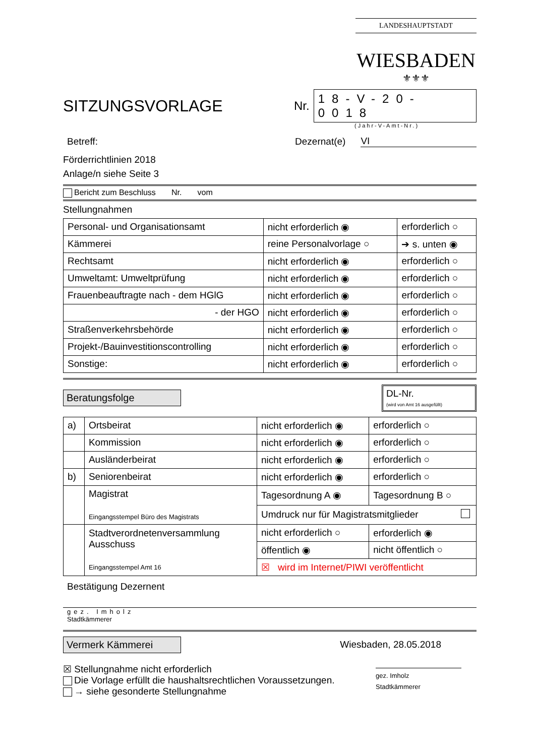LANDESHAUPTSTADT
WIESBADEN
⚜⚜⚜
SITZUNGSVORLAGE
Nr. 18-V-20-0018
(Jahr-V-Amt-Nr.)
Betreff: Dezernat(e) VI
Förderrichtlinien 2018
Anlage/n siehe Seite 3
Bericht zum Beschluss Nr. vom
Stellungnahmen
| Personal- und Organisationsamt | nicht erforderlich ◉ | erforderlich ○ |
| Kämmerei | reine Personalvorlage ○ | ➔ s. unten ◉ |
| Rechtsamt | nicht erforderlich ◉ | erforderlich ○ |
| Umweltamt: Umweltprüfung | nicht erforderlich ◉ | erforderlich ○ |
| Frauenbeauftragte nach - dem HGlG | nicht erforderlich ◉ | erforderlich ○ |
| - der HGO | nicht erforderlich ◉ | erforderlich ○ |
| Straßenverkehrsbehörde | nicht erforderlich ◉ | erforderlich ○ |
| Projekt-/Bauinvestitionscontrolling | nicht erforderlich ◉ | erforderlich ○ |
| Sonstige: | nicht erforderlich ◉ | erforderlich ○ |
Beratungsfolge DL-Nr.
(wird von Amt 16 ausgefüllt)
| a) | Ortsbeirat | nicht erforderlich ◉ | erforderlich ○ |
| | Kommission | nicht erforderlich ◉ | erforderlich ○ |
| | Ausländerbeirat | nicht erforderlich ◉ | erforderlich ○ |
| b) | Seniorenbeirat | nicht erforderlich ◉ | erforderlich ○ |
| | Magistrat Eingangsstempel Büro des Magistrats | Tagesordnung A ◉ | Tagesordnung B ○ |
| | | Umdruck nur für Magistratsmitglieder | |
| | Stadtverordnetenversammlung Ausschuss Eingangsstempel Amt 16 | nicht erforderlich ○ | erforderlich ◉ |
| | | öffentlich ◉ | nicht öffentlich ○ |
| | | ☒ wird im Internet/PIWI veröffentlicht | |
Bestätigung Dezernent
gez. Imholz
Stadtkämmerer
Vermerk Kämmerei Wiesbaden, 28.05.2018
☒ Stellungnahme nicht erforderlich
Die Vorlage erfüllt die haushaltsrechtlichen Voraussetzungen.
→ siehe gesonderte Stellungnahme
gez. Imholz
Stadtkämmerer